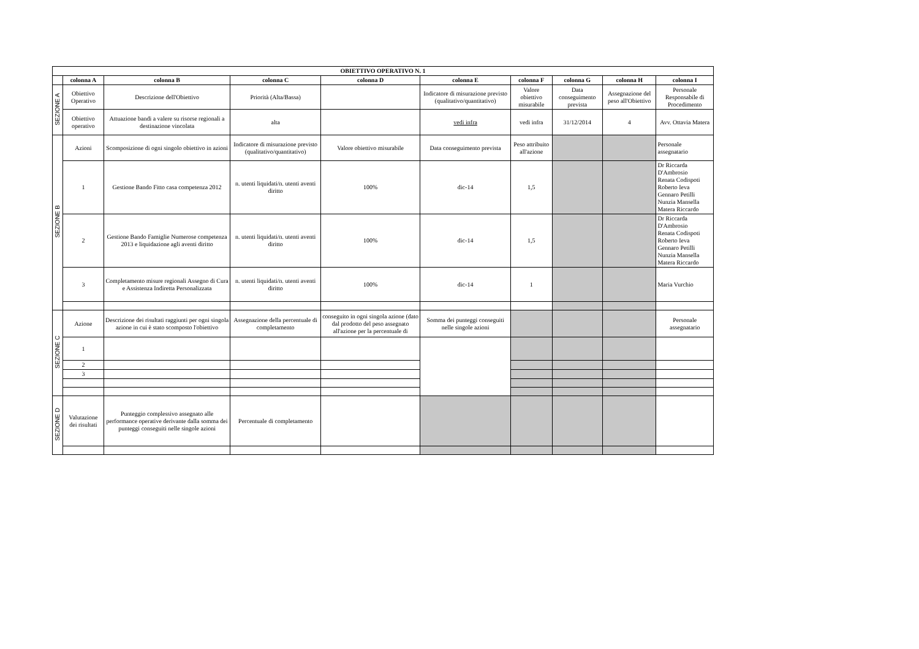| OBIETTIVO OPERATIVO N. 1 | | | | | | | | | |
| --- | --- | --- | --- | --- | --- | --- | --- | --- | --- |
| | colonna A | colonna B | colonna C | colonna D | colonna E | colonna F | colonna G | colonna H | colonna I |
| SEZIONE A | Obiettivo Operativo | Descrizione dell'Obiettivo | Priorità (Alta/Bassa) | | Indicatore di misurazione previsto (qualitativo/quantitativo) | Valore obiettivo misurabile | Data conseguimento prevista | Assegnazione del peso all'Obiettivo | Personale Responsabile di Procedimento |
| | Obiettivo operativo | Attuazione bandi a valere su risorse regionali a destinazione vincolata | alta | | vedi infra | vedi infra | 31/12/2014 | 4 | Avv. Ottavia Matera |
| SEZIONE B | Azioni | Scomposizione di ogni singolo obiettivo in azioni | Indicatore di misurazione previsto (qualitativo/quantitativo) | Valore obiettivo misurabile | Data conseguimento prevista | Peso attribuito all'azione | | | Personale assegnatario |
| | 1 | Gestione Bando Fitto casa competenza 2012 | n. utenti liquidati/n. utenti aventi diritto | 100% | dic-14 | 1,5 | | | Dr Riccarda D'Ambrosio Renata Codispoti Roberto Ieva Gennaro Petilli Nunzia Mansella Matera Riccardo |
| | 2 | Gestione Bando Famiglie Numerose competenza 2013 e liquidazione agli aventi diritto | n. utenti liquidati/n. utenti aventi diritto | 100% | dic-14 | 1,5 | | | Dr Riccarda D'Ambrosio Renata Codispoti Roberto Ieva Gennaro Petilli Nunzia Mansella Matera Riccardo |
| | 3 | Completamento misure regionali Assegno di Cura e Assistenza Indiretta Personalizzata | n. utenti liquidati/n. utenti aventi diritto | 100% | dic-14 | 1 | | | Maria Vurchio |
| SEZIONE C | Azione | Descrizione dei risultati raggiunti per ogni singola azione in cui è stato scomposto l'obiettivo | Assegnazione della percentuale di completamento | conseguito in ogni singola azione (dato dal prodotto del peso assegnato all'azione per la percentuale di | Somma dei punteggi conseguiti nelle singole azioni | | | | Personale assegnatario |
| | 1 | | | | | | | | |
| | 2 | | | | | | | | |
| | 3 | | | | | | | | |
| SEZIONE D | Valutazione dei risultati | Punteggio complessivo assegnato alle performance operative derivante dalla somma dei punteggi conseguiti nelle singole azioni | Percentuale di completamento | | | | | | |